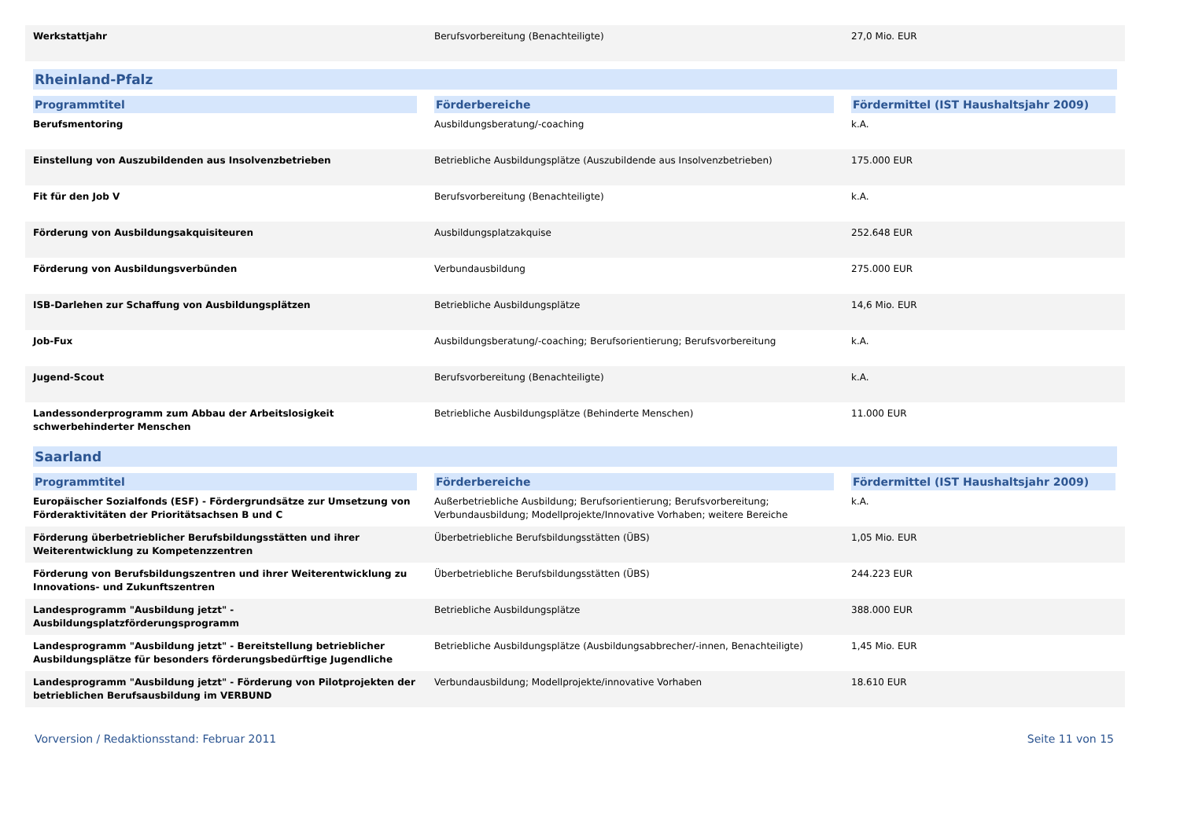| Werkstattjahr | Berufsvorbereitung (Benachteiligte) | 27,0 Mio. EUR |
Rheinland-Pfalz
| Programmtitel | Förderbereiche | Fördermittel (IST Haushaltsjahr 2009) |
| --- | --- | --- |
| Berufsmentoring | Ausbildungsberatung/-coaching | k.A. |
| Einstellung von Auszubildenden aus Insolvenzbetrieben | Betriebliche Ausbildungsplätze (Auszubildende aus Insolvenzbetrieben) | 175.000 EUR |
| Fit für den Job V | Berufsvorbereitung (Benachteiligte) | k.A. |
| Förderung von Ausbildungsakquisiteuren | Ausbildungsplatzakquise | 252.648 EUR |
| Förderung von Ausbildungsverbünden | Verbundausbildung | 275.000 EUR |
| ISB-Darlehen zur Schaffung von Ausbildungsplätzen | Betriebliche Ausbildungsplätze | 14,6 Mio. EUR |
| Job-Fux | Ausbildungsberatung/-coaching; Berufsorientierung; Berufsvorbereitung | k.A. |
| Jugend-Scout | Berufsvorbereitung (Benachteiligte) | k.A. |
| Landessonderprogramm zum Abbau der Arbeitslosigkeit schwerbehinderter Menschen | Betriebliche Ausbildungsplätze (Behinderte Menschen) | 11.000 EUR |
Saarland
| Programmtitel | Förderbereiche | Fördermittel (IST Haushaltsjahr 2009) |
| --- | --- | --- |
| Europäischer Sozialfonds (ESF) - Fördergrundsätze zur Umsetzung von Förderaktivitäten der Prioritätsachsen B und C | Außerbetriebliche Ausbildung; Berufsorientierung; Berufsvorbereitung; Verbundausbildung; Modellprojekte/Innovative Vorhaben; weitere Bereiche | k.A. |
| Förderung überbetrieblicher Berufsbildungsstätten und ihrer Weiterentwicklung zu Kompetenzzentren | Überbetriebliche Berufsbildungsstätten (ÜBS) | 1,05 Mio. EUR |
| Förderung von Berufsbildungszentren und ihrer Weiterentwicklung zu Innovations- und Zukunftszentren | Überbetriebliche Berufsbildungsstätten (ÜBS) | 244.223 EUR |
| Landesprogramm "Ausbildung jetzt" - Ausbildungsplatzförderungsprogramm | Betriebliche Ausbildungsplätze | 388.000 EUR |
| Landesprogramm "Ausbildung jetzt" - Bereitstellung betrieblicher Ausbildungsplätze für besonders förderungsbedürftige Jugendliche | Betriebliche Ausbildungsplätze (Ausbildungsabbrecher/-innen, Benachteiligte) | 1,45 Mio. EUR |
| Landesprogramm "Ausbildung jetzt" - Förderung von Pilotprojekten der betrieblichen Berufsausbildung im VERBUND | Verbundausbildung; Modellprojekte/innovative Vorhaben | 18.610 EUR |
Vorversion / Redaktionsstand: Februar 2011 Seite 11 von 15